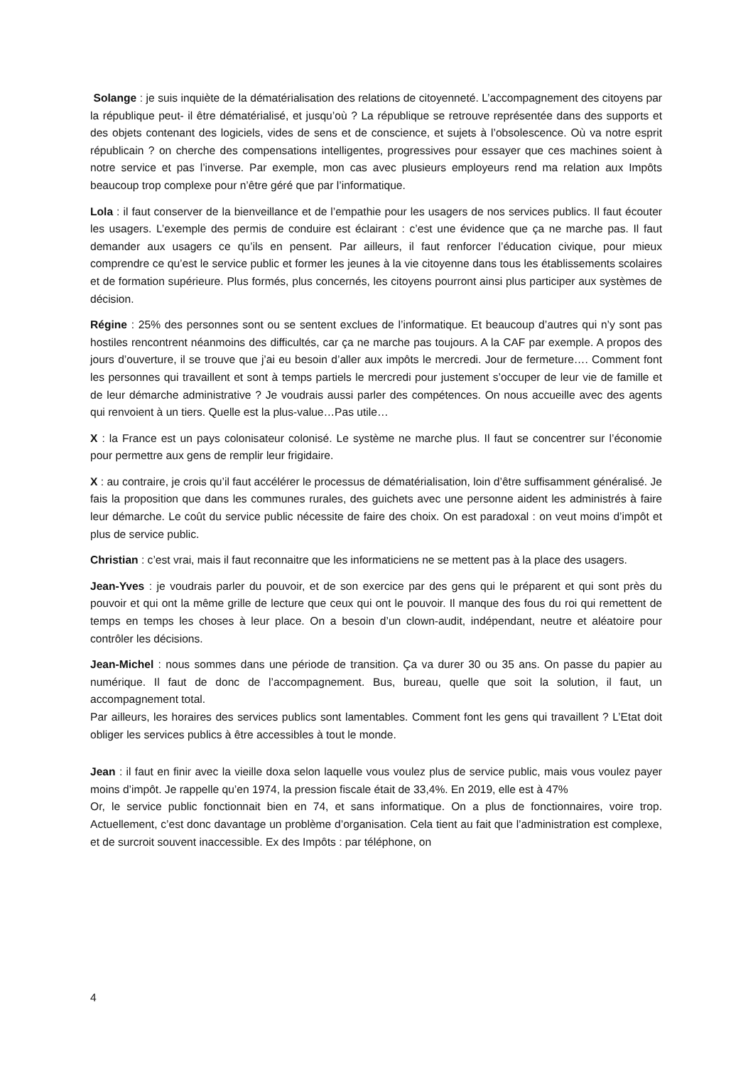Solange : je suis inquiète de la dématérialisation des relations de citoyenneté. L’accompagnement des citoyens par la république peut- il être dématérialisé, et jusqu’où ? La république se retrouve représentée dans des supports et des objets contenant des logiciels, vides de sens et de conscience, et sujets à l’obsolescence. Où va notre esprit républicain ? on cherche des compensations intelligentes, progressives pour essayer que ces machines soient à notre service et pas l’inverse. Par exemple, mon cas avec plusieurs employeurs rend ma relation aux Impôts beaucoup trop complexe pour n’être géré que par l’informatique.
Lola : il faut conserver de la bienveillance et de l’empathie pour les usagers de nos services publics. Il faut écouter les usagers. L’exemple des permis de conduire est éclairant : c’est une évidence que ça ne marche pas. Il faut demander aux usagers ce qu’ils en pensent. Par ailleurs, il faut renforcer l’éducation civique, pour mieux comprendre ce qu’est le service public et former les jeunes à la vie citoyenne dans tous les établissements scolaires et de formation supérieure. Plus formés, plus concernés, les citoyens pourront ainsi plus participer aux systèmes de décision.
Régine : 25% des personnes sont ou se sentent exclues de l’informatique. Et beaucoup d’autres qui n’y sont pas hostiles rencontrent néanmoins des difficultés, car ça ne marche pas toujours. A la CAF par exemple. A propos des jours d’ouverture, il se trouve que j’ai eu besoin d’aller aux impôts le mercredi. Jour de fermeture…. Comment font les personnes qui travaillent et sont à temps partiels le mercredi pour justement s’occuper de leur vie de famille et de leur démarche administrative ? Je voudrais aussi parler des compétences. On nous accueille avec des agents qui renvoient à un tiers. Quelle est la plus-value…Pas utile…
X : la France est un pays colonisateur colonisé. Le système ne marche plus. Il faut se concentrer sur l’économie pour permettre aux gens de remplir leur frigidaire.
X : au contraire, je crois qu’il faut accélérer le processus de dématérialisation, loin d’être suffisamment généralisé. Je fais la proposition que dans les communes rurales, des guichets avec une personne aident les administrés à faire leur démarche. Le coût du service public nécessite de faire des choix. On est paradoxal : on veut moins d’impôt et plus de service public.
Christian : c’est vrai, mais il faut reconnaitre que les informaticiens ne se mettent pas à la place des usagers.
Jean-Yves : je voudrais parler du pouvoir, et de son exercice par des gens qui le préparent et qui sont près du pouvoir et qui ont la même grille de lecture que ceux qui ont le pouvoir. Il manque des fous du roi qui remettent de temps en temps les choses à leur place. On a besoin d’un clown-audit, indépendant, neutre et aléatoire pour contrôler les décisions.
Jean-Michel : nous sommes dans une période de transition. Ça va durer 30 ou 35 ans. On passe du papier au numérique. Il faut de donc de l’accompagnement. Bus, bureau, quelle que soit la solution, il faut, un accompagnement total.
Par ailleurs, les horaires des services publics sont lamentables. Comment font les gens qui travaillent ? L’Etat doit obliger les services publics à être accessibles à tout le monde.
Jean : il faut en finir avec la vieille doxa selon laquelle vous voulez plus de service public, mais vous voulez payer moins d’impôt. Je rappelle qu’en 1974, la pression fiscale était de 33,4%. En 2019, elle est à 47%
Or, le service public fonctionnait bien en 74, et sans informatique. On a plus de fonctionnaires, voire trop. Actuellement, c’est donc davantage un problème d’organisation. Cela tient au fait que l’administration est complexe, et de surcroit souvent inaccessible. Ex des Impôts : par téléphone, on
4